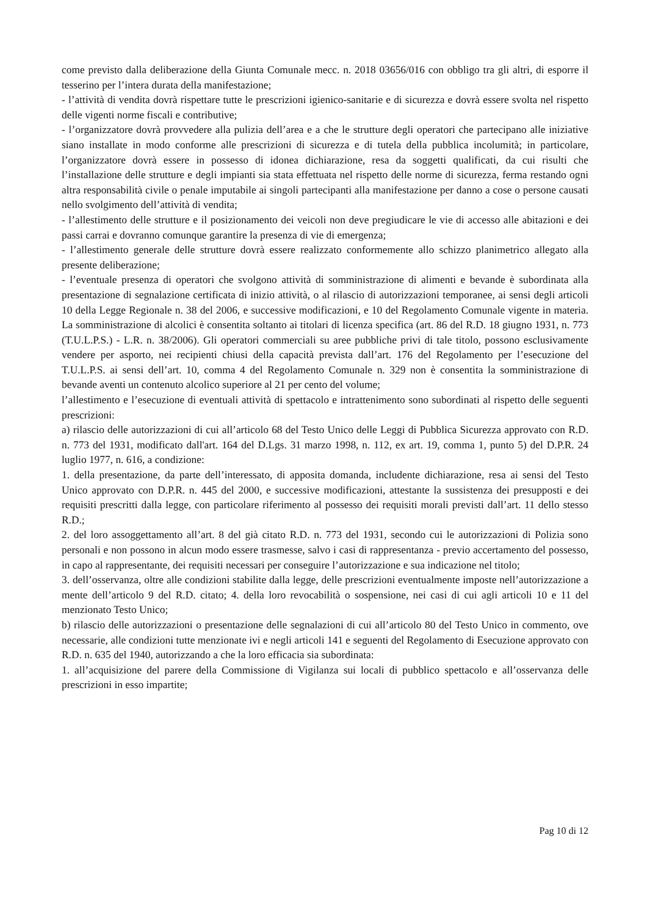come previsto dalla deliberazione della Giunta Comunale mecc. n. 2018 03656/016 con obbligo tra gli altri, di esporre il tesserino per l’intera durata della manifestazione;
- l’attività di vendita dovrà rispettare tutte le prescrizioni igienico-sanitarie e di sicurezza e dovrà essere svolta nel rispetto delle vigenti norme fiscali e contributive;
- l’organizzatore dovrà provvedere alla pulizia dell’area e a che le strutture degli operatori che partecipano alle iniziative siano installate in modo conforme alle prescrizioni di sicurezza e di tutela della pubblica incolumità; in particolare, l’organizzatore dovrà essere in possesso di idonea dichiarazione, resa da soggetti qualificati, da cui risulti che l’installazione delle strutture e degli impianti sia stata effettuata nel rispetto delle norme di sicurezza, ferma restando ogni altra responsabilità civile o penale imputabile ai singoli partecipanti alla manifestazione per danno a cose o persone causati nello svolgimento dell’attività di vendita;
- l’allestimento delle strutture e il posizionamento dei veicoli non deve pregiudicare le vie di accesso alle abitazioni e dei passi carrai e dovranno comunque garantire la presenza di vie di emergenza;
- l’allestimento generale delle strutture dovrà essere realizzato conformemente allo schizzo planimetrico allegato alla presente deliberazione;
- l’eventuale presenza di operatori che svolgono attività di somministrazione di alimenti e bevande è subordinata alla presentazione di segnalazione certificata di inizio attività, o al rilascio di autorizzazioni temporanee, ai sensi degli articoli 10 della Legge Regionale n. 38 del 2006, e successive modificazioni, e 10 del Regolamento Comunale vigente in materia. La somministrazione di alcolici è consentita soltanto ai titolari di licenza specifica (art. 86 del R.D. 18 giugno 1931, n. 773 (T.U.L.P.S.) - L.R. n. 38/2006). Gli operatori commerciali su aree pubbliche privi di tale titolo, possono esclusivamente vendere per asporto, nei recipienti chiusi della capacità prevista dall’art. 176 del Regolamento per l’esecuzione del T.U.L.P.S. ai sensi dell’art. 10, comma 4 del Regolamento Comunale n. 329 non è consentita la somministrazione di bevande aventi un contenuto alcolico superiore al 21 per cento del volume;
l’allestimento e l’esecuzione di eventuali attività di spettacolo e intrattenimento sono subordinati al rispetto delle seguenti prescrizioni:
a) rilascio delle autorizzazioni di cui all’articolo 68 del Testo Unico delle Leggi di Pubblica Sicurezza approvato con R.D. n. 773 del 1931, modificato dall'art. 164 del D.Lgs. 31 marzo 1998, n. 112, ex art. 19, comma 1, punto 5) del D.P.R. 24 luglio 1977, n. 616, a condizione:
1. della presentazione, da parte dell’interessato, di apposita domanda, includente dichiarazione, resa ai sensi del Testo Unico approvato con D.P.R. n. 445 del 2000, e successive modificazioni, attestante la sussistenza dei presupposti e dei requisiti prescritti dalla legge, con particolare riferimento al possesso dei requisiti morali previsti dall’art. 11 dello stesso R.D.;
2. del loro assoggettamento all’art. 8 del già citato R.D. n. 773 del 1931, secondo cui le autorizzazioni di Polizia sono personali e non possono in alcun modo essere trasmesse, salvo i casi di rappresentanza - previo accertamento del possesso, in capo al rappresentante, dei requisiti necessari per conseguire l’autorizzazione e sua indicazione nel titolo;
3. dell’osservanza, oltre alle condizioni stabilite dalla legge, delle prescrizioni eventualmente imposte nell’autorizzazione a mente dell’articolo 9 del R.D. citato; 4. della loro revocabilità o sospensione, nei casi di cui agli articoli 10 e 11 del menzionato Testo Unico;
b) rilascio delle autorizzazioni o presentazione delle segnalazioni di cui all’articolo 80 del Testo Unico in commento, ove necessarie, alle condizioni tutte menzionate ivi e negli articoli 141 e seguenti del Regolamento di Esecuzione approvato con R.D. n. 635 del 1940, autorizzando a che la loro efficacia sia subordinata:
1. all’acquisizione del parere della Commissione di Vigilanza sui locali di pubblico spettacolo e all’osservanza delle prescrizioni in esso impartite;
Pag 10 di 12